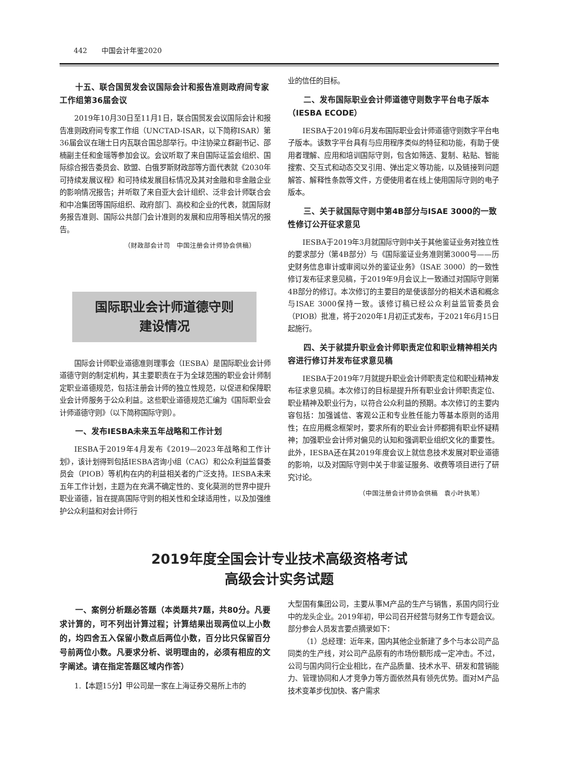442　　中国会计年鉴2020
十五、联合国贸发会议国际会计和报告准则政府间专家工作组第36届会议
2019年10月30日至11月1日，联合国贸发会议国际会计和报告准则政府间专家工作组（UNCTAD-ISAR，以下简称ISAR）第36届会议在瑞士日内瓦联合国总部举行。中注协梁立群副书记、邵楠副主任和金瑶等参加会议。会议听取了来自国际证监会组织、国际综合报告委员会、欧盟、白俄罗斯财政部等方面代表就《2030年可持续发展议程》和可持续发展目标情况及其对金融和非金融企业的影响情况报告；并听取了来自亚大会计组织、泛非会计师联合会和中冶集团等国际组织、政府部门、高校和企业的代表，就国际财务报告准则、国际公共部门会计准则的发展和应用等相关情况的报告。
（财政部会计司　中国注册会计师协会供稿）
国际职业会计师道德守则
建设情况
国际会计师职业道德准则理事会（IESBA）是国际职业会计师道德守则的制定机构，其主要职责在于为全球范围的职业会计师制定职业道德规范，包括注册会计师的独立性规范，以促进和保障职业会计师服务于公众利益。这些职业道德规范汇编为《国际职业会计师道德守则》（以下简称国际守则）。
一、发布IESBA未来五年战略和工作计划
IESBA于2019年4月发布《2019—2023年战略和工作计划》，该计划得到包括IESBA咨询小组（CAG）和公众利益监督委员会（PIOB）等机构在内的利益相关者的广泛支持。IESBA未来五年工作计划，主题为在充满不确定性的、变化莫测的世界中提升职业道德，旨在提高国际守则的相关性和全球适用性，以及加强维护公众利益和对会计师行
业的信任的目标。
二、发布国际职业会计师道德守则数字平台电子版本（IESBA ECODE）
IESBA于2019年6月发布国际职业会计师道德守则数字平台电子版本。该数字平台具有与应用程序类似的特征和功能，有助于使用者理解、应用和培训国际守则，包含如筛选、复制、粘贴、智能搜索、交互式和动态交叉引用、弹出定义等功能，以及链接到问题解答、解释性条款等文件，方便使用者在线上使用国际守则的电子版本。
三、关于就国际守则中第4B部分与ISAE 3000的一致性修订公开征求意见
IESBA于2019年3月就国际守则中关于其他鉴证业务对独立性的要求部分（第4B部分）与《国际鉴证业务准则第3000号——历史财务信息审计或审阅以外的鉴证业务》（ISAE 3000）的一致性修订发布征求意见稿，于2019年9月会议上一致通过对国际守则第4B部分的修订。本次修订的主要目的是使该部分的相关术语和概念与ISAE 3000保持一致。该修订稿已经公众利益监管委员会（PIOB）批准，将于2020年1月初正式发布，于2021年6月15日起施行。
四、关于就提升职业会计师职责定位和职业精神相关内容进行修订并发布征求意见稿
IESBA于2019年7月就提升职业会计师职责定位和职业精神发布征求意见稿。本次修订的目标是提升所有职业会计师职责定位、职业精神及职业行为，以符合公众利益的预期。本次修订的主要内容包括：加强诚信、客观公正和专业胜任能力等基本原则的适用性；在应用概念框架时，要求所有的职业会计师都拥有职业怀疑精神；加强职业会计师对偏见的认知和强调职业组织文化的重要性。此外，IESBA还在其2019年度会议上就信息技术发展对职业道德的影响，以及对国际守则中关于非鉴证服务、收费等项目进行了研究讨论。
（中国注册会计师协会供稿　袁小叶执笔）
2019年度全国会计专业技术高级资格考试
高级会计实务试题
一、案例分析题必答题（本类题共7题，共80分。凡要求计算的，可不列出计算过程；计算结果出现两位以上小数的，均四舍五入保留小数点后两位小数，百分比只保留百分号前两位小数。凡要求分析、说明理由的，必须有相应的文字阐述。请在指定答题区域内作答）
1.【本题15分】甲公司是一家在上海证券交易所上市的
大型国有集团公司，主要从事M产品的生产与销售，系国内同行业中的龙头企业。2019年初，甲公司召开经营与财务工作专题会议。部分参会人员发言要点摘录如下：
（1）总经理：近年来，国内其他企业新建了多个与本公司产品同类的生产线，对公司产品原有的市场份额形成一定冲击。不过，公司与国内同行企业相比，在产品质量、技术水平、研发和营销能力、管理协同和人才竞争力等方面依然具有领先优势。面对M产品技术变革步伐加快、客户需求